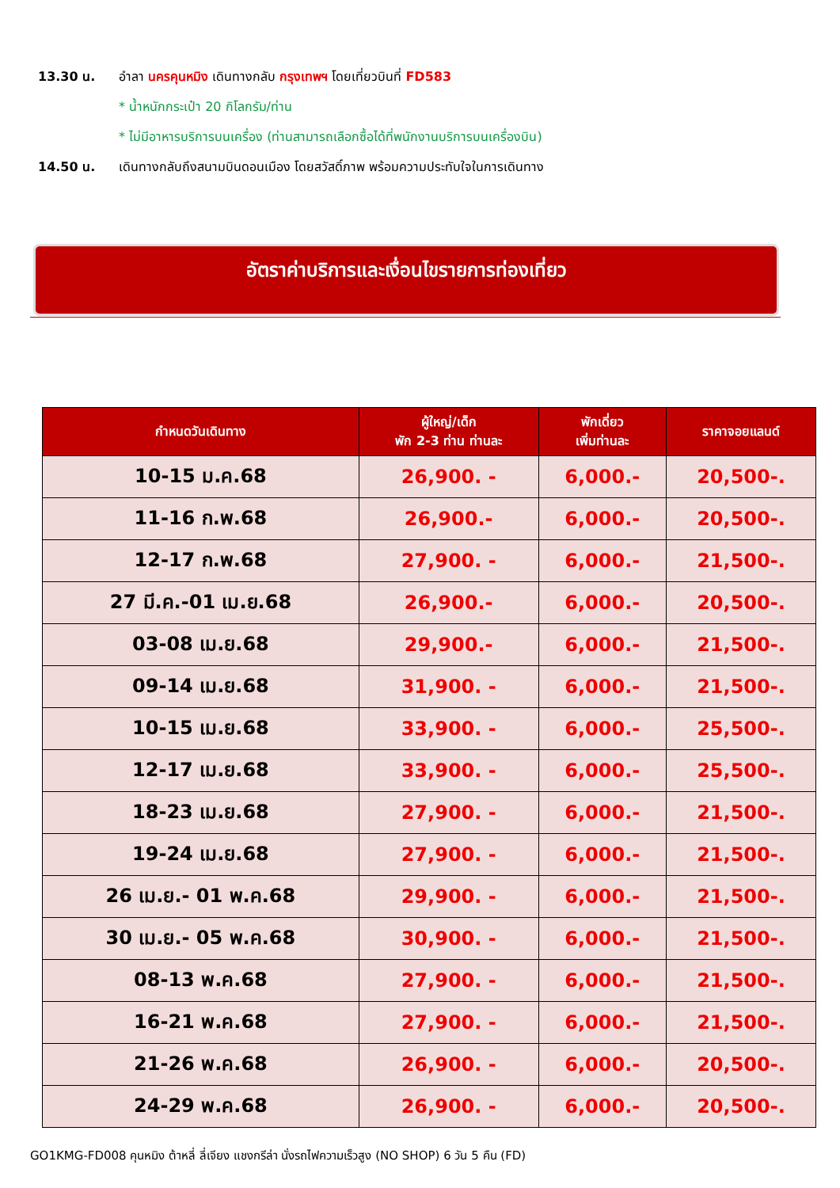13.30 น. อำลา นครคุนหมิง เดินทางกลับ กรุงเทพฯ โดยเที่ยวบินที่ FD583
* น้ำหนักกระเป๋า 20 กิโลกรัม/ท่าน
* ไม่มีอาหารบริการบนเครื่อง (ท่านสามารถเลือกซื้อได้ที่พนักงานบริการบนเครื่องบิน)
14.50 น. เดินทางกลับถึงสนามบินดอนเมือง โดยสวัสดิ์ภาพ พร้อมความประทับใจในการเดินทาง
อัตราค่าบริการและเงื่อนไขรายการท่องเที่ยว
| กำหนดวันเดินทาง | ผู้ใหญ่/เด็ก พัก 2-3 ท่าน ท่านละ | พักเดี่ยว เพิ่มท่านละ | ราคาจอยแลนด์ |
| --- | --- | --- | --- |
| 10-15 ม.ค.68 | 26,900. - | 6,000.- | 20,500-. |
| 11-16 ก.พ.68 | 26,900.- | 6,000.- | 20,500-. |
| 12-17 ก.พ.68 | 27,900. - | 6,000.- | 21,500-. |
| 27 มี.ค.-01 เม.ย.68 | 26,900.- | 6,000.- | 20,500-. |
| 03-08 เม.ย.68 | 29,900.- | 6,000.- | 21,500-. |
| 09-14 เม.ย.68 | 31,900. - | 6,000.- | 21,500-. |
| 10-15 เม.ย.68 | 33,900. - | 6,000.- | 25,500-. |
| 12-17 เม.ย.68 | 33,900. - | 6,000.- | 25,500-. |
| 18-23 เม.ย.68 | 27,900. - | 6,000.- | 21,500-. |
| 19-24 เม.ย.68 | 27,900. - | 6,000.- | 21,500-. |
| 26 เม.ย.- 01 พ.ค.68 | 29,900. - | 6,000.- | 21,500-. |
| 30 เม.ย.- 05 พ.ค.68 | 30,900. - | 6,000.- | 21,500-. |
| 08-13 พ.ค.68 | 27,900. - | 6,000.- | 21,500-. |
| 16-21 พ.ค.68 | 27,900. - | 6,000.- | 21,500-. |
| 21-26 พ.ค.68 | 26,900. - | 6,000.- | 20,500-. |
| 24-29 พ.ค.68 | 26,900. - | 6,000.- | 20,500-. |
GO1KMG-FD008 คุนหมิง ต้าหลี่ ลี่เจียง แชงกรีล่า นั่งรถไฟความเร็วสูง (NO SHOP) 6 วัน 5 คืน (FD)